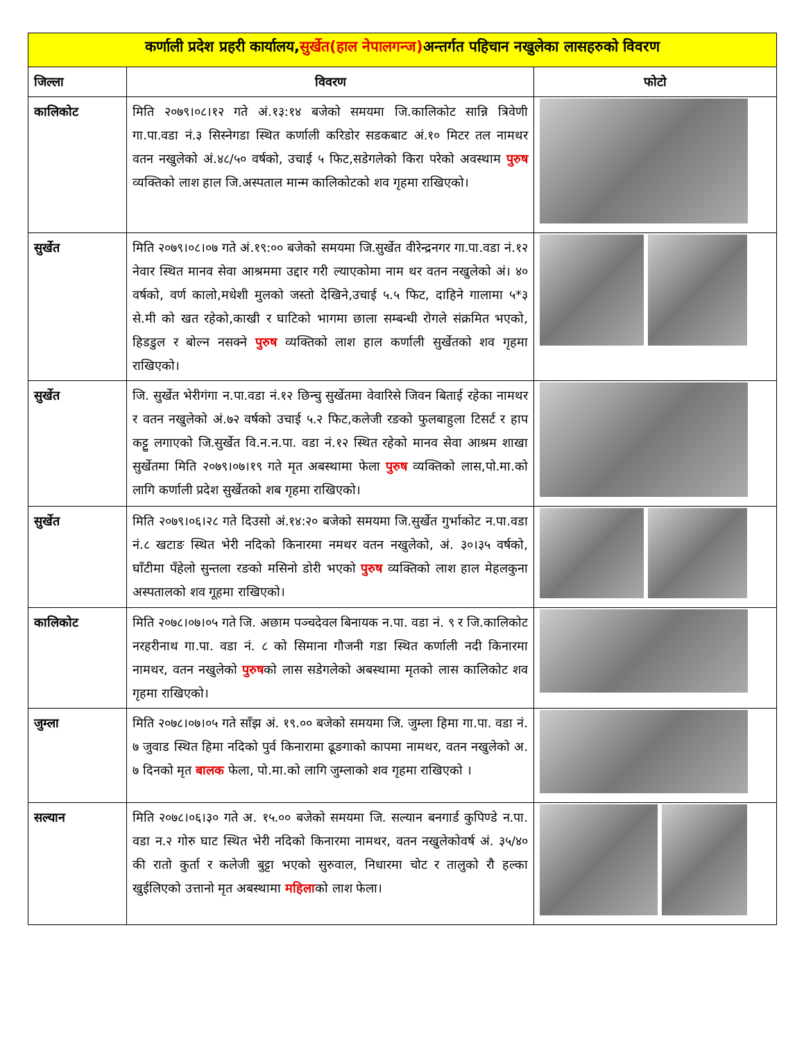| कर्णाली प्रदेश प्रहरी कार्यालय, सुर्खेत(हाल नेपालगन्ज) अन्तर्गत पहिचान नखुलेका लासहरुको विवरण | | |
| जिल्ला | विवरण | फोटो |
| कालिकोट | मिति २०७९।०८।१२ गते अं.१३:१४ बजेको समयमा जि.कालिकोट सान्नि त्रिवेणी गा.पा.वडा नं.३ सिस्नेगडा स्थित कर्णाली करिडोर सडकबाट अं.१० मिटर तल नामथर वतन नखुलेको अं.४८/५० वर्षको, उचाई ५ फिट,सडेगलेको किरा परेको अवस्थाम पुरुष व्यक्तिको लाश हाल जि.अस्पताल मान्म कालिकोटको शव गृहमा राखिएको। | |
| सुर्खेत | मिति २०७९।०८।०७ गते अं.१९:०० बजेको समयमा जि.सुर्खेत वीरेन्द्रनगर गा.पा.वडा नं.१२ नेवार स्थित मानव सेवा आश्रममा उद्दार गरी ल्याएकोमा नाम थर वतन नखुलेको अं। ४० वर्षको, वर्ण कालो,मधेशी मुलको जस्तो देखिने,उचाई ५.५ फिट, दाहिने गालामा ५*३ से.मी को खत रहेको,काखी र घाटिको भागमा छाला सम्बन्धी रोगले संक्रमित भएको, हिडडुल र बोल्न नसक्ने पुरुष व्यक्तिको लाश हाल कर्णाली सुर्खेतको शव गृहमा राखिएको। | |
| सुर्खेत | जि. सुर्खेत भेरीगंगा न.पा.वडा नं.१२ छिन्चु सुर्खेतमा वेवारिसे जिवन बिताई रहेका नामथर र वतन नखुलेको अं.७२ वर्षको उचाई ५.२ फिट,कलेजी रङको फुलबाहुला टिसर्ट र हाप कट्टु लगाएको जि.सुर्खेत वि.न.न.पा. वडा नं.१२ स्थित रहेको मानव सेवा आश्रम शाखा सुर्खेतमा मिति २०७९।०७।१९ गते मृत अबस्थामा फेला पुरुष व्यक्तिको लास,पो.मा.को लागि कर्णाली प्रदेश सुर्खेतको शब गृहमा राखिएको। | |
| सुर्खेत | मिति २०७९।०६।२८ गते दिउसो अं.१४:२० बजेको समयमा जि.सुर्खेत गुर्भाकोट न.पा.वडा नं.८ खटाङ स्थित भेरी नदिको किनारमा नमथर वतन नखुलेको, अं. ३०।३५ वर्षको, घाँटीमा पँहेलो सुन्तला रङको मसिनो डोरी भएको पुरुष व्यक्तिको लाश हाल मेहलकुना अस्पतालको शव गूहमा राखिएको। | |
| कालिकोट | मिति २०७८।०७।०५ गते जि. अछाम पञ्चदेवल बिनायक न.पा. वडा नं. ९ र जि.कालिकोट नरहरीनाथ गा.पा. वडा नं. ८ को सिमाना गौजनी गडा स्थित कर्णाली नदी किनारमा नामथर, वतन नखुलेको पुरुष को लास सडेगलेको अबस्थामा मृतको लास कालिकोट शव गृहमा राखिएको। | |
| जुम्ला | मिति २०७८।०७।०५ गते साँझ अं. १९.०० बजेको समयमा जि. जुम्ला हिमा गा.पा. वडा नं. ७ जुवाड स्थित हिमा नदिको पुर्व किनारामा ढूङगाको कापमा नामथर, वतन नखुलेको अ. ७ दिनको मृत बालक फेला, पो.मा.को लागि जुम्लाको शव गृहमा राखिएको । | |
| सल्यान | मिति २०७८।०६।३० गते अ. १५.०० बजेको समयमा जि. सल्यान बनगार्ड कुपिण्डे न.पा. वडा न.२ गोरु घाट स्थित भेरी नदिको किनारमा नामथर, वतन नखुलेकोवर्ष अं. ३५/४० की रातो कुर्ता र कलेजी बुट्टा भएको सुरुवाल, निधारमा चोट र तालुको रौ हल्का खुईलिएको उत्तानो मृत अबस्थामा महिला को लाश फेला। | |